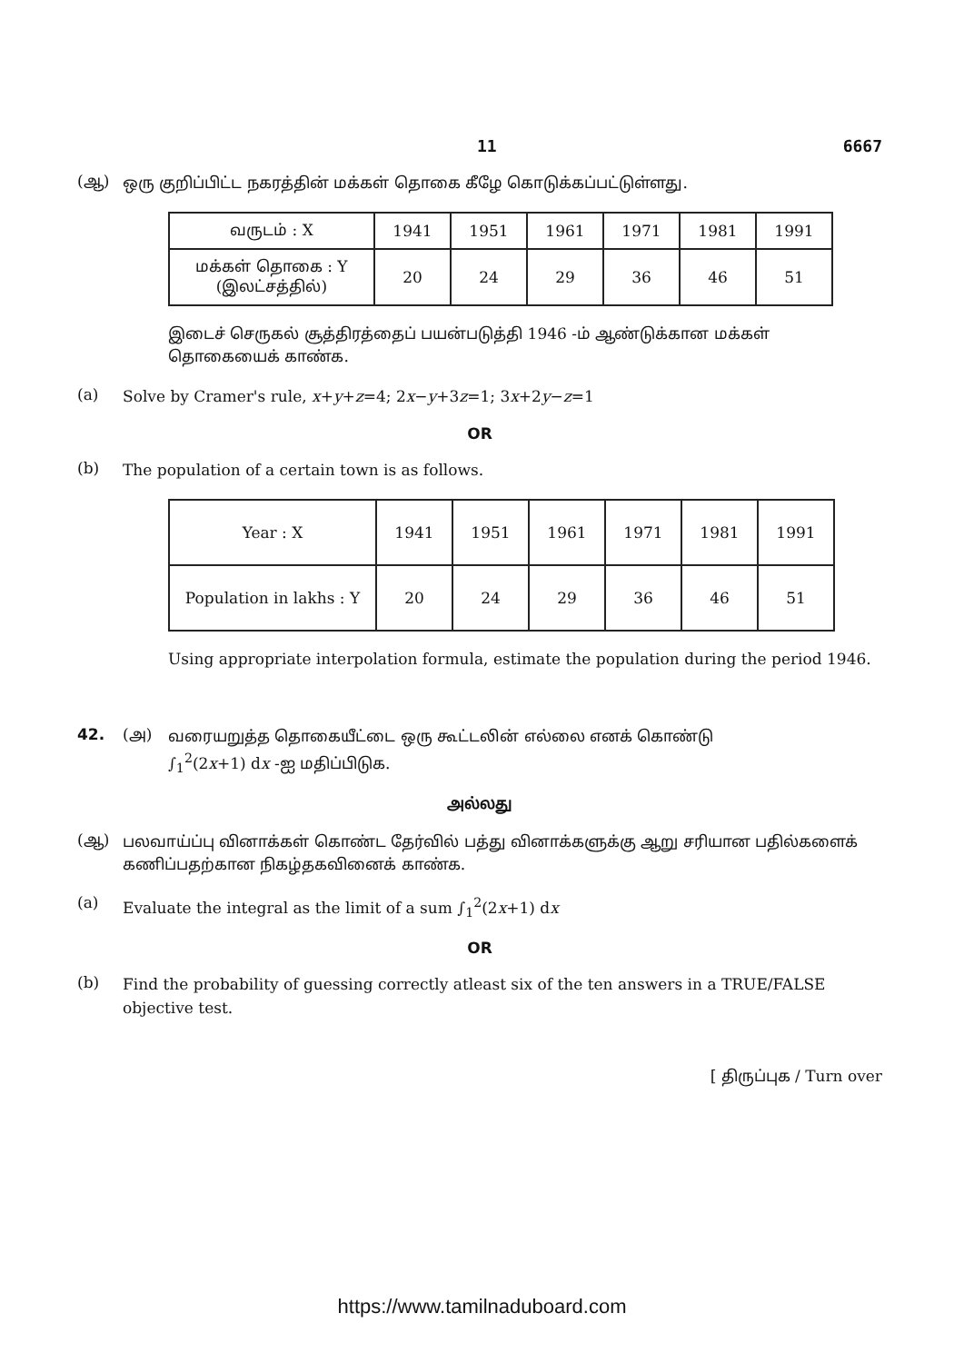11 6667
(ஆ)
ஒரு குறிப்பிட்ட நகரத்தின் மக்கள் தொகை கீழே கொடுக்கப்பட்டுள்ளது.
| வருடம் : X | 1941 | 1951 | 1961 | 1971 | 1981 | 1991 |
| மக்கள் தொகை : Y (இலட்சத்தில்) | 20 | 24 | 29 | 36 | 46 | 51 |
இடைச் செருகல் சூத்திரத்தைப் பயன்படுத்தி 1946 -ம் ஆண்டுக்கான மக்கள் தொகையைக் காண்க.
(a)
Solve by Cramer's rule, x+y+z=4; 2x−y+3z=1; 3x+2y−z=1
OR
(b)
The population of a certain town is as follows.
| Year : X | 1941 | 1951 | 1961 | 1971 | 1981 | 1991 |
| Population in lakhs : Y | 20 | 24 | 29 | 36 | 46 | 51 |
Using appropriate interpolation formula, estimate the population during the period 1946.
42. (அ)
வரையறுத்த தொகையீட்டை ஒரு கூட்டலின் எல்லை எனக் கொண்டு
∫<sub>1</sub><sup>2</sup>(2x+1) dx -ஐ மதிப்பிடுக.
அல்லது
(ஆ)
பலவாய்ப்பு வினாக்கள் கொண்ட தேர்வில் பத்து வினாக்களுக்கு ஆறு சரியான பதில்களைக் கணிப்பதற்கான நிகழ்தகவினைக் காண்க.
(a)
Evaluate the integral as the limit of a sum ∫<sub>1</sub><sup>2</sup>(2x+1) dx
OR
(b)
Find the probability of guessing correctly atleast six of the ten answers in a TRUE/FALSE objective test.
[ திருப்புக / Turn over
https://www.tamilnaduboard.com